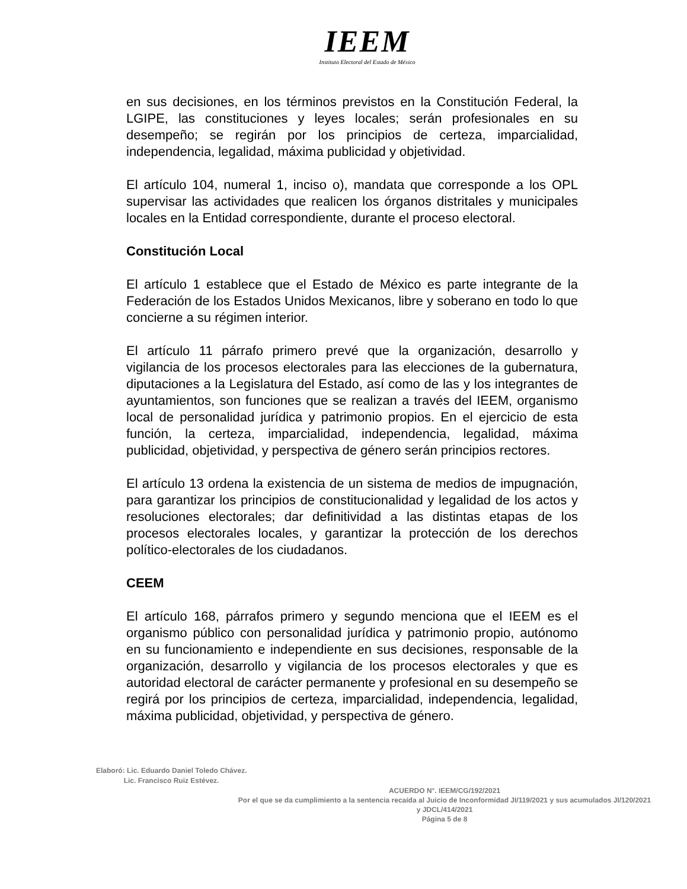IEEM
Instituto Electoral del Estado de México
en sus decisiones, en los términos previstos en la Constitución Federal, la LGIPE, las constituciones y leyes locales; serán profesionales en su desempeño; se regirán por los principios de certeza, imparcialidad, independencia, legalidad, máxima publicidad y objetividad.
El artículo 104, numeral 1, inciso o), mandata que corresponde a los OPL supervisar las actividades que realicen los órganos distritales y municipales locales en la Entidad correspondiente, durante el proceso electoral.
Constitución Local
El artículo 1 establece que el Estado de México es parte integrante de la Federación de los Estados Unidos Mexicanos, libre y soberano en todo lo que concierne a su régimen interior.
El artículo 11 párrafo primero prevé que la organización, desarrollo y vigilancia de los procesos electorales para las elecciones de la gubernatura, diputaciones a la Legislatura del Estado, así como de las y los integrantes de ayuntamientos, son funciones que se realizan a través del IEEM, organismo local de personalidad jurídica y patrimonio propios. En el ejercicio de esta función, la certeza, imparcialidad, independencia, legalidad, máxima publicidad, objetividad, y perspectiva de género serán principios rectores.
El artículo 13 ordena la existencia de un sistema de medios de impugnación, para garantizar los principios de constitucionalidad y legalidad de los actos y resoluciones electorales; dar definitividad a las distintas etapas de los procesos electorales locales, y garantizar la protección de los derechos político-electorales de los ciudadanos.
CEEM
El artículo 168, párrafos primero y segundo menciona que el IEEM es el organismo público con personalidad jurídica y patrimonio propio, autónomo en su funcionamiento e independiente en sus decisiones, responsable de la organización, desarrollo y vigilancia de los procesos electorales y que es autoridad electoral de carácter permanente y profesional en su desempeño se regirá por los principios de certeza, imparcialidad, independencia, legalidad, máxima publicidad, objetividad, y perspectiva de género.
Elaboró: Lic. Eduardo Daniel Toledo Chávez.
Lic. Francisco Ruiz Estévez.
ACUERDO N°. IEEM/CG/192/2021
Por el que se da cumplimiento a la sentencia recaída al Juicio de Inconformidad JI/119/2021 y sus acumulados JI/120/2021 y JDCL/414/2021
Página 5 de 8